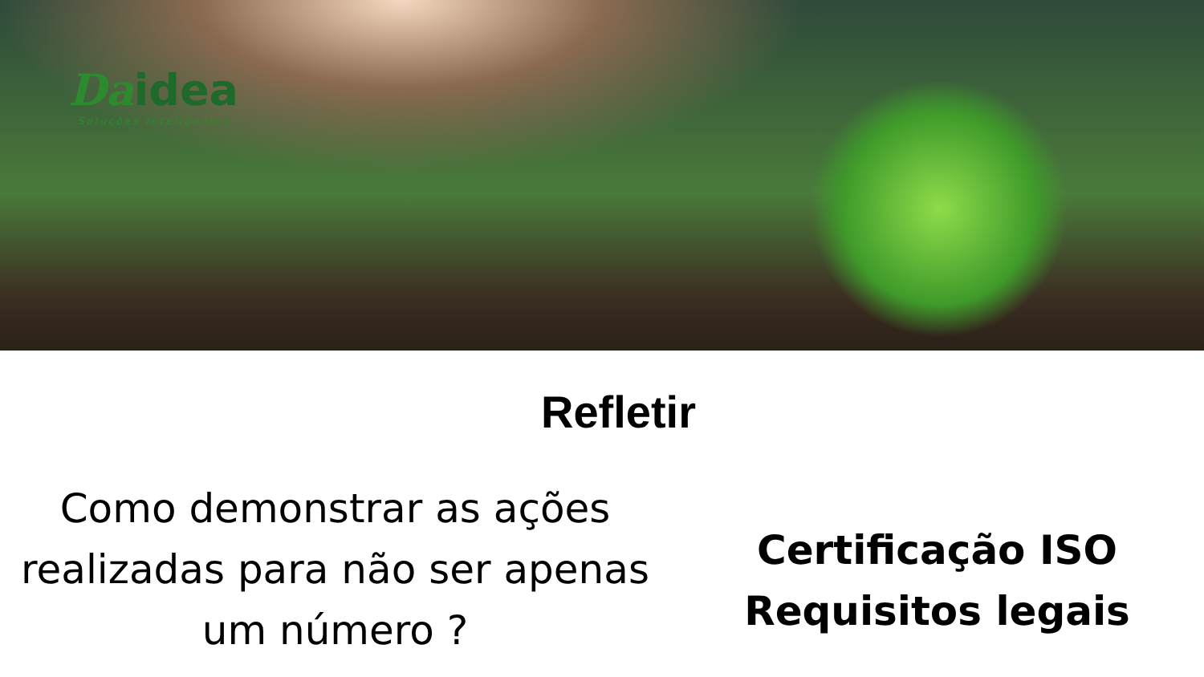Daidea
Soluções Inteligentes
Refletir
Como demonstrar as ações realizadas para não ser apenas um número ?
Certificação ISO
Requisitos legais